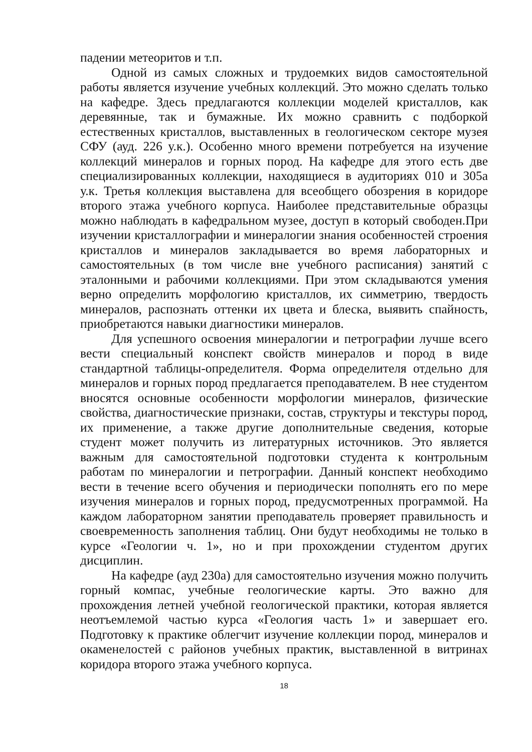падении метеоритов и т.п.
Одной из самых сложных и трудоемких видов самостоятельной работы является изучение учебных коллекций. Это можно сделать только на кафедре. Здесь предлагаются коллекции моделей кристаллов, как деревянные, так и бумажные. Их можно сравнить с подборкой естественных кристаллов, выставленных в геологическом секторе музея СФУ (ауд. 226 у.к.). Особенно много времени потребуется на изучение коллекций минералов и горных пород. На кафедре для этого есть две специализированных коллекции, находящиеся в аудиториях 010 и 305а у.к. Третья коллекция выставлена для всеобщего обозрения в коридоре второго этажа учебного корпуса. Наиболее представительные образцы можно наблюдать в кафедральном музее, доступ в который свободен.При изучении кристаллографии и минералогии знания особенностей строения кристаллов и минералов закладывается во время лабораторных и самостоятельных (в том числе вне учебного расписания) занятий с эталонными и рабочими коллекциями. При этом складываются умения верно определить морфологию кристаллов, их симметрию, твердость минералов, распознать оттенки их цвета и блеска, выявить спайность, приобретаются навыки диагностики минералов.
Для успешного освоения минералогии и петрографии лучше всего вести специальный конспект свойств минералов и пород в виде стандартной таблицы-определителя. Форма определителя отдельно для минералов и горных пород предлагается преподавателем. В нее студентом вносятся основные особенности морфологии минералов, физические свойства, диагностические признаки, состав, структуры и текстуры пород, их применение, а также другие дополнительные сведения, которые студент может получить из литературных источников. Это является важным для самостоятельной подготовки студента к контрольным работам по минералогии и петрографии. Данный конспект необходимо вести в течение всего обучения и периодически пополнять его по мере изучения минералов и горных пород, предусмотренных программой. На каждом лабораторном занятии преподаватель проверяет правильность и своевременность заполнения таблиц. Они будут необходимы не только в курсе «Геологии ч. 1», но и при прохождении студентом других дисциплин.
На кафедре (ауд 230а) для самостоятельно изучения можно получить горный компас, учебные геологические карты. Это важно для прохождения летней учебной геологической практики, которая является неотъемлемой частью курса «Геология часть 1» и завершает его. Подготовку к практике облегчит изучение коллекции пород, минералов и окаменелостей с районов учебных практик, выставленной в витринах коридора второго этажа учебного корпуса.
18